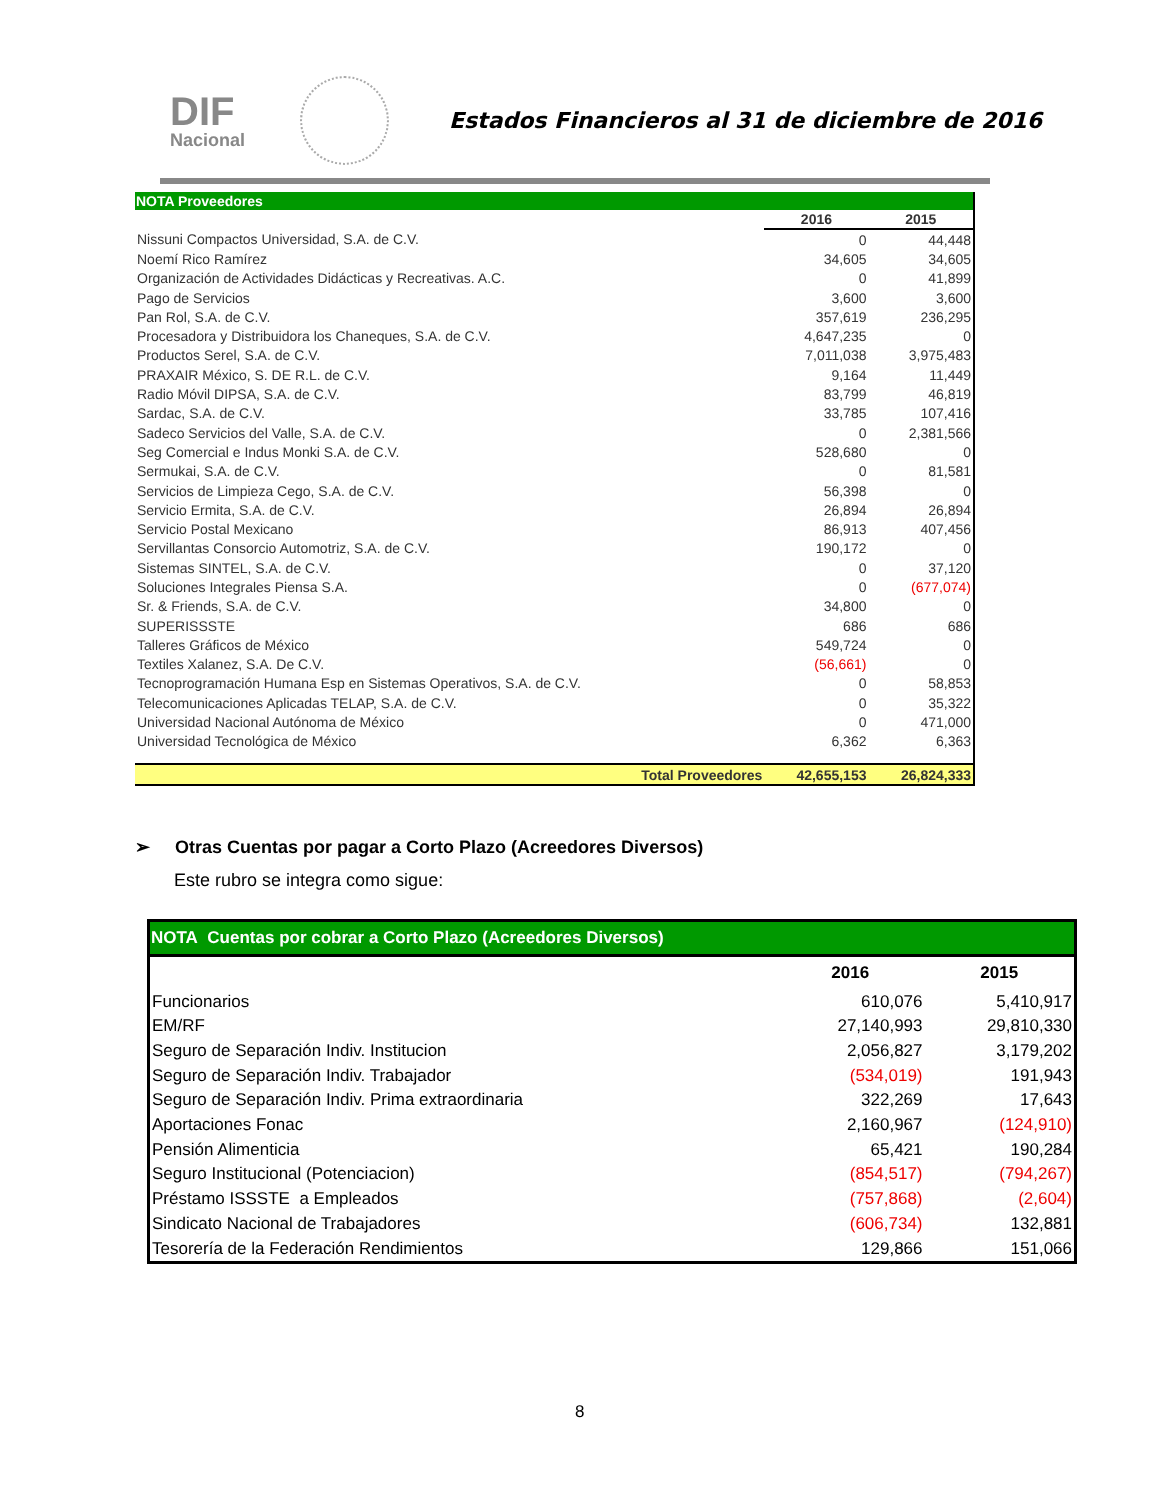DIF
Nacional
Estados Financieros al 31 de diciembre de 2016
| NOTA Proveedores | | |
| --- | --- | --- |
| | 2016 | 2015 |
| Nissuni Compactos Universidad, S.A. de C.V. | 0 | 44,448 |
| Noemí Rico Ramírez | 34,605 | 34,605 |
| Organización de Actividades Didácticas y Recreativas. A.C. | 0 | 41,899 |
| Pago de Servicios | 3,600 | 3,600 |
| Pan Rol, S.A. de C.V. | 357,619 | 236,295 |
| Procesadora y Distribuidora los Chaneques, S.A. de C.V. | 4,647,235 | 0 |
| Productos Serel, S.A. de C.V. | 7,011,038 | 3,975,483 |
| PRAXAIR México, S. DE R.L. de C.V. | 9,164 | 11,449 |
| Radio Móvil DIPSA, S.A. de C.V. | 83,799 | 46,819 |
| Sardac, S.A. de C.V. | 33,785 | 107,416 |
| Sadeco Servicios del Valle, S.A. de C.V. | 0 | 2,381,566 |
| Seg Comercial e Indus Monki S.A. de C.V. | 528,680 | 0 |
| Sermukai, S.A. de C.V. | 0 | 81,581 |
| Servicios de Limpieza Cego, S.A. de C.V. | 56,398 | 0 |
| Servicio Ermita, S.A. de C.V. | 26,894 | 26,894 |
| Servicio Postal Mexicano | 86,913 | 407,456 |
| Servillantas Consorcio Automotriz, S.A. de C.V. | 190,172 | 0 |
| Sistemas SINTEL, S.A. de C.V. | 0 | 37,120 |
| Soluciones Integrales Piensa S.A. | 0 | (677,074) |
| Sr. & Friends, S.A. de C.V. | 34,800 | 0 |
| SUPERISSSTE | 686 | 686 |
| Talleres Gráficos de México | 549,724 | 0 |
| Textiles Xalanez, S.A. De C.V. | (56,661) | 0 |
| Tecnoprogramación Humana Esp en Sistemas Operativos, S.A. de C.V. | 0 | 58,853 |
| Telecomunicaciones Aplicadas TELAP, S.A. de C.V. | 0 | 35,322 |
| Universidad Nacional Autónoma de México | 0 | 471,000 |
| Universidad Tecnológica de México | 6,362 | 6,363 |
| Total Proveedores | 42,655,153 | 26,824,333 |
➢ Otras Cuentas por pagar a Corto Plazo (Acreedores Diversos)
Este rubro se integra como sigue:
| NOTA Cuentas por cobrar a Corto Plazo (Acreedores Diversos) | | |
| --- | --- | --- |
| | 2016 | 2015 |
| Funcionarios | 610,076 | 5,410,917 |
| EM/RF | 27,140,993 | 29,810,330 |
| Seguro de Separación Indiv. Institucion | 2,056,827 | 3,179,202 |
| Seguro de Separación Indiv. Trabajador | (534,019) | 191,943 |
| Seguro de Separación Indiv. Prima extraordinaria | 322,269 | 17,643 |
| Aportaciones Fonac | 2,160,967 | (124,910) |
| Pensión Alimenticia | 65,421 | 190,284 |
| Seguro Institucional (Potenciacion) | (854,517) | (794,267) |
| Préstamo ISSSTE a Empleados | (757,868) | (2,604) |
| Sindicato Nacional de Trabajadores | (606,734) | 132,881 |
| Tesorería de la Federación Rendimientos | 129,866 | 151,066 |
8